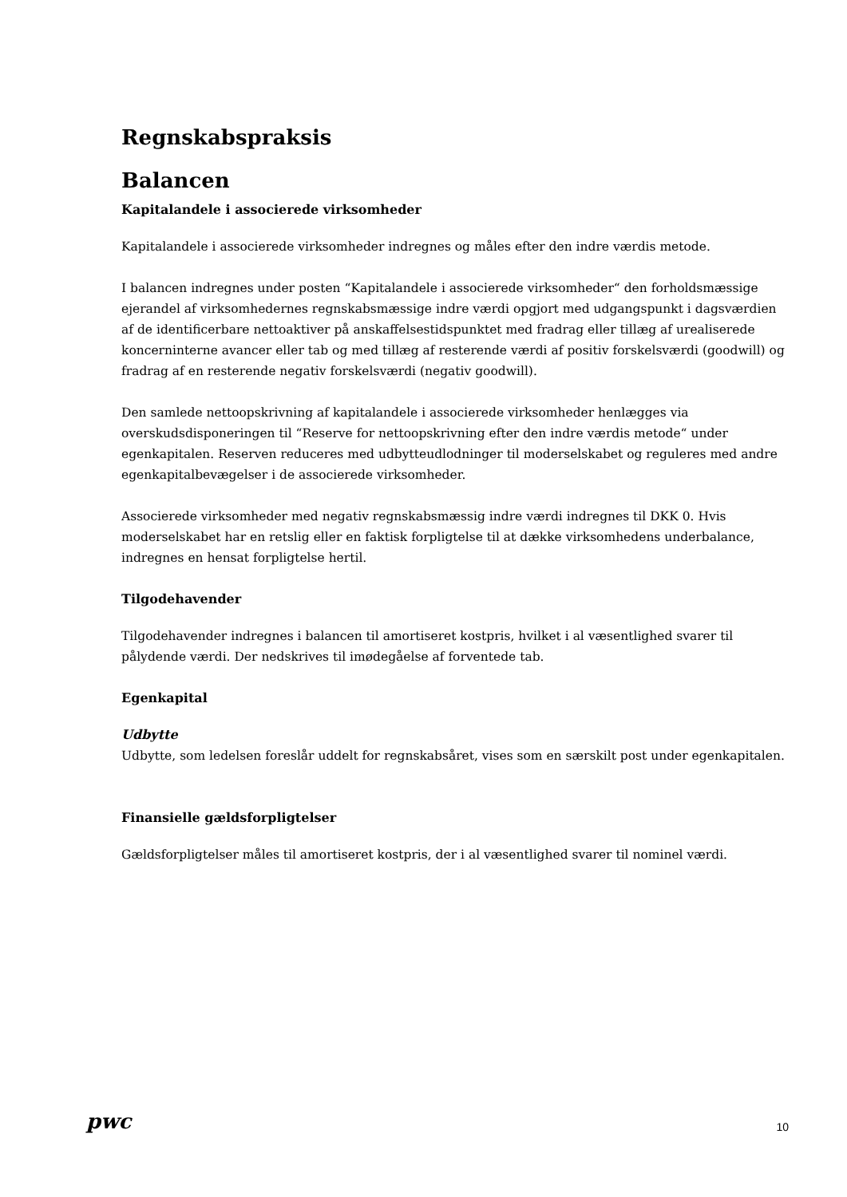Regnskabspraksis
Balancen
Kapitalandele i associerede virksomheder
Kapitalandele i associerede virksomheder indregnes og måles efter den indre værdis metode.
I balancen indregnes under posten “Kapitalandele i associerede virksomheder“ den forholdsmæssige ejerandel af virksomhedernes regnskabsmæssige indre værdi opgjort med udgangspunkt i dagsværdien af de identificerbare nettoaktiver på anskaffelsestidspunktet med fradrag eller tillæg af urealiserede koncerninterne avancer eller tab og med tillæg af resterende værdi af positiv forskelsværdi (goodwill) og fradrag af en resterende negativ forskelsværdi (negativ goodwill).
Den samlede nettoopskrivning af kapitalandele i associerede virksomheder henlægges via overskudsdisponeringen til “Reserve for nettoopskrivning efter den indre værdis metode“ under egenkapitalen. Reserven reduceres med udbytteudlodninger til moderselskabet og reguleres med andre egenkapitalbevægelser i de associerede virksomheder.
Associerede virksomheder med negativ regnskabsmæssig indre værdi indregnes til DKK 0. Hvis moderselskabet har en retslig eller en faktisk forpligtelse til at dække virksomhedens underbalance, indregnes en hensat forpligtelse hertil.
Tilgodehavender
Tilgodehavender indregnes i balancen til amortiseret kostpris, hvilket i al væsentlighed svarer til pålydende værdi. Der nedskrives til imødegåelse af forventede tab.
Egenkapital
Udbytte
Udbytte, som ledelsen foreslår uddelt for regnskabsåret, vises som en særskilt post under egenkapitalen.
Finansielle gældsforpligtelser
Gældsforpligtelser måles til amortiseret kostpris, der i al væsentlighed svarer til nominel værdi.
pwc 10